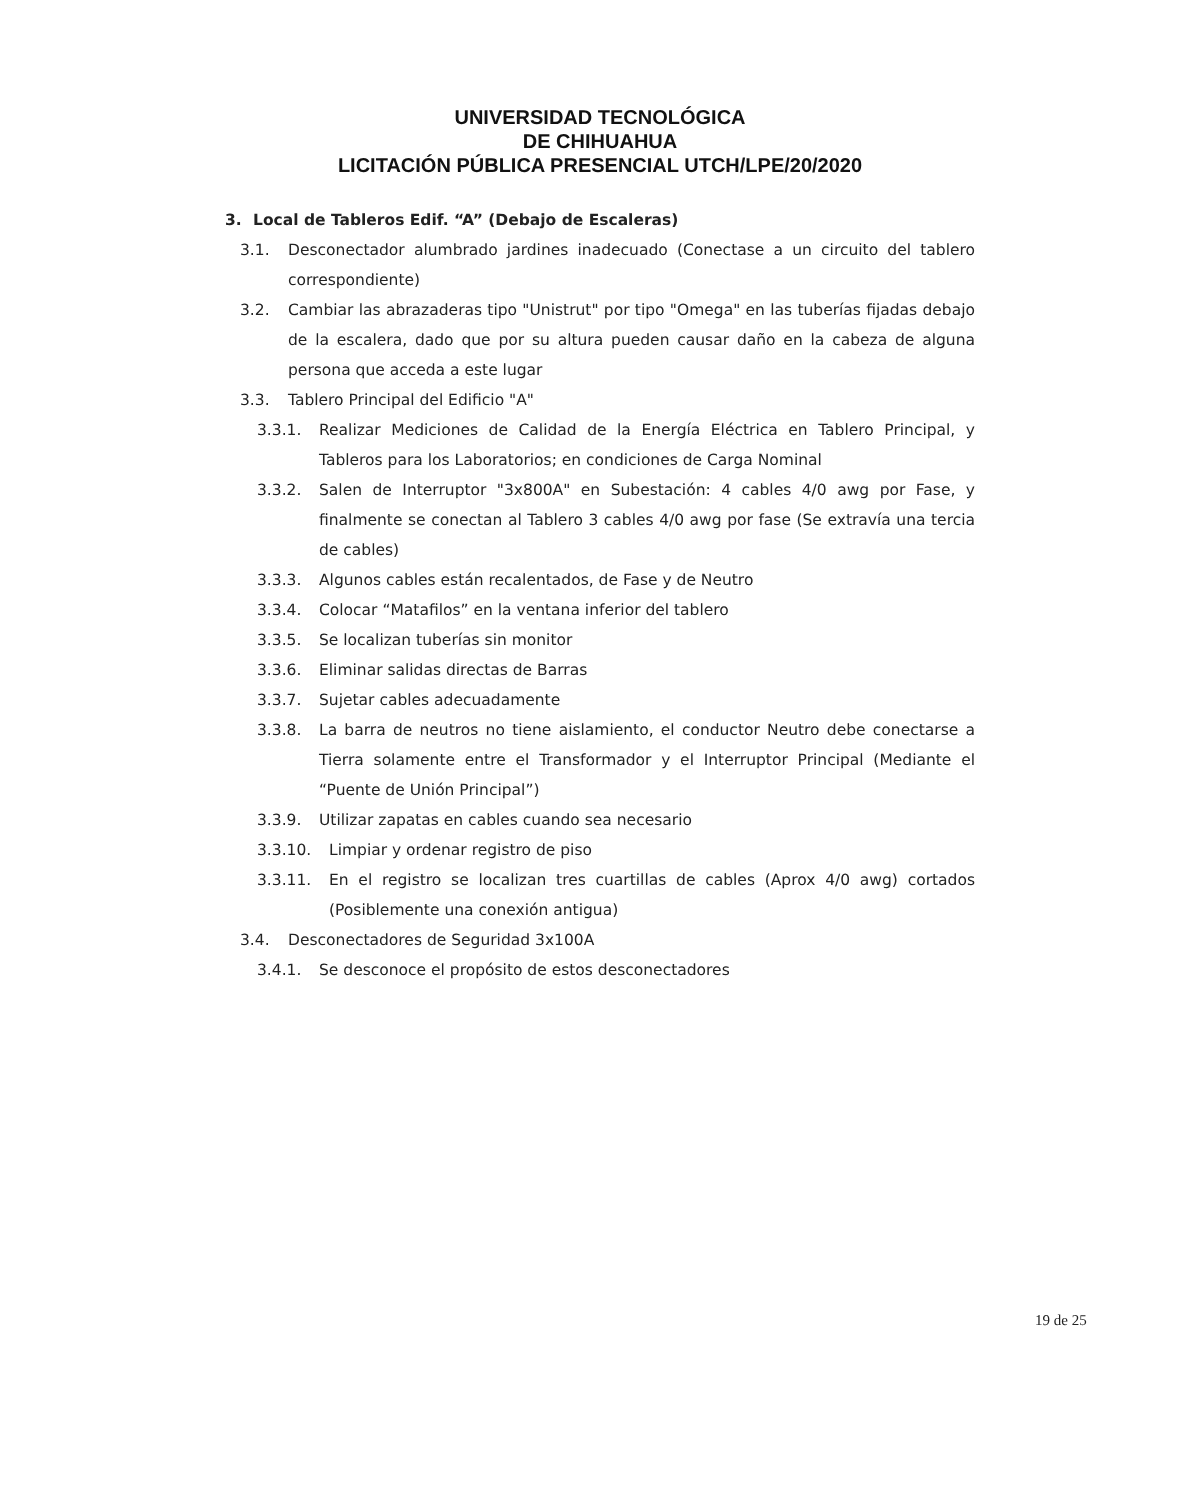UNIVERSIDAD TECNOLÓGICA
DE CHIHUAHUA
LICITACIÓN PÚBLICA PRESENCIAL UTCH/LPE/20/2020
3. Local de Tableros Edif. “A” (Debajo de Escaleras)
3.1. Desconectador alumbrado jardines inadecuado (Conectase a un circuito del tablero correspondiente)
3.2. Cambiar las abrazaderas tipo "Unistrut" por tipo "Omega" en las tuberías fijadas debajo de la escalera, dado que por su altura pueden causar daño en la cabeza de alguna persona que acceda a este lugar
3.3. Tablero Principal del Edificio "A"
3.3.1. Realizar Mediciones de Calidad de la Energía Eléctrica en Tablero Principal, y Tableros para los Laboratorios; en condiciones de Carga Nominal
3.3.2. Salen de Interruptor "3x800A" en Subestación: 4 cables 4/0 awg por Fase, y finalmente se conectan al Tablero 3 cables 4/0 awg por fase (Se extravía una tercia de cables)
3.3.3. Algunos cables están recalentados, de Fase y de Neutro
3.3.4. Colocar “Matafilos” en la ventana inferior del tablero
3.3.5. Se localizan tuberías sin monitor
3.3.6. Eliminar salidas directas de Barras
3.3.7. Sujetar cables adecuadamente
3.3.8. La barra de neutros no tiene aislamiento, el conductor Neutro debe conectarse a Tierra solamente entre el Transformador y el Interruptor Principal (Mediante el “Puente de Unión Principal”)
3.3.9. Utilizar zapatas en cables cuando sea necesario
3.3.10. Limpiar y ordenar registro de piso
3.3.11. En el registro se localizan tres cuartillas de cables (Aprox 4/0 awg) cortados (Posiblemente una conexión antigua)
3.4. Desconectadores de Seguridad 3x100A
3.4.1. Se desconoce el propósito de estos desconectadores
19 de 25